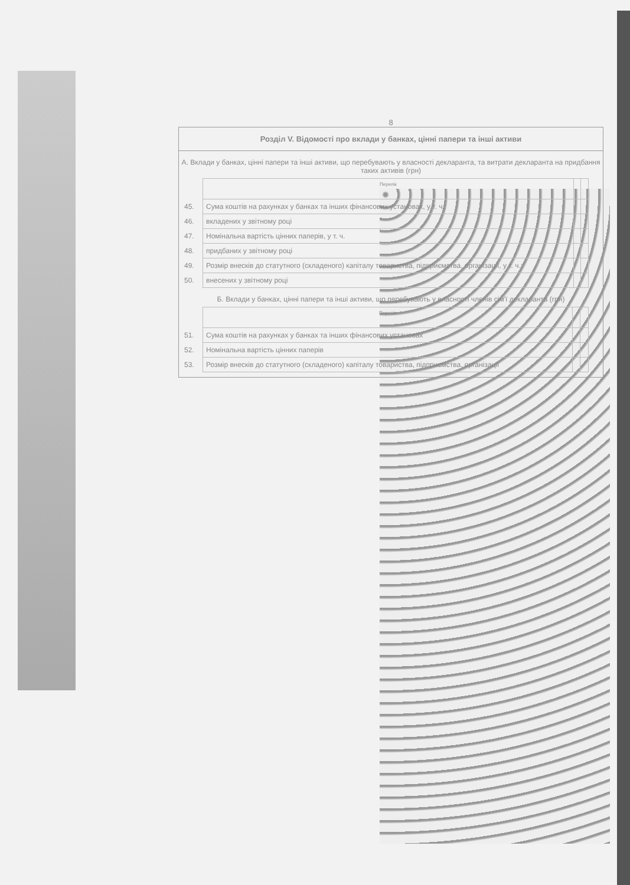8
Розділ V. Відомості про вклади у банках, цінні папери та інші активи
А. Вклади у банках, цінні папери та інші активи, що перебувають у власності декларанта, та витрати декларанта на придбання таких активів (грн)
| | Перелік | | |
| 45. | Сума коштів на рахунках у банках та інших фінансових установах, у т. ч.: | | |
| 46. | вкладених у звітному році | | |
| 47. | Номінальна вартість цінних паперів, у т. ч. | | |
| 48. | придбаних у звітному році | | |
| 49. | Розмір внесків до статутного (складеного) капіталу товариства, підприємства, організації, у т. ч.: | | |
| 50. | внесених у звітному році | | |
Б. Вклади у банках, цінні папери та інші активи, що перебувають у власності членів сім'ї декларанта (грн)
| | Перелік | | |
| 51. | Сума коштів на рахунках у банках та інших фінансових установах | | |
| 52. | Номінальна вартість цінних паперів | | |
| 53. | Розмір внесків до статутного (складеного) капіталу товариства, підприємства, організації | | |